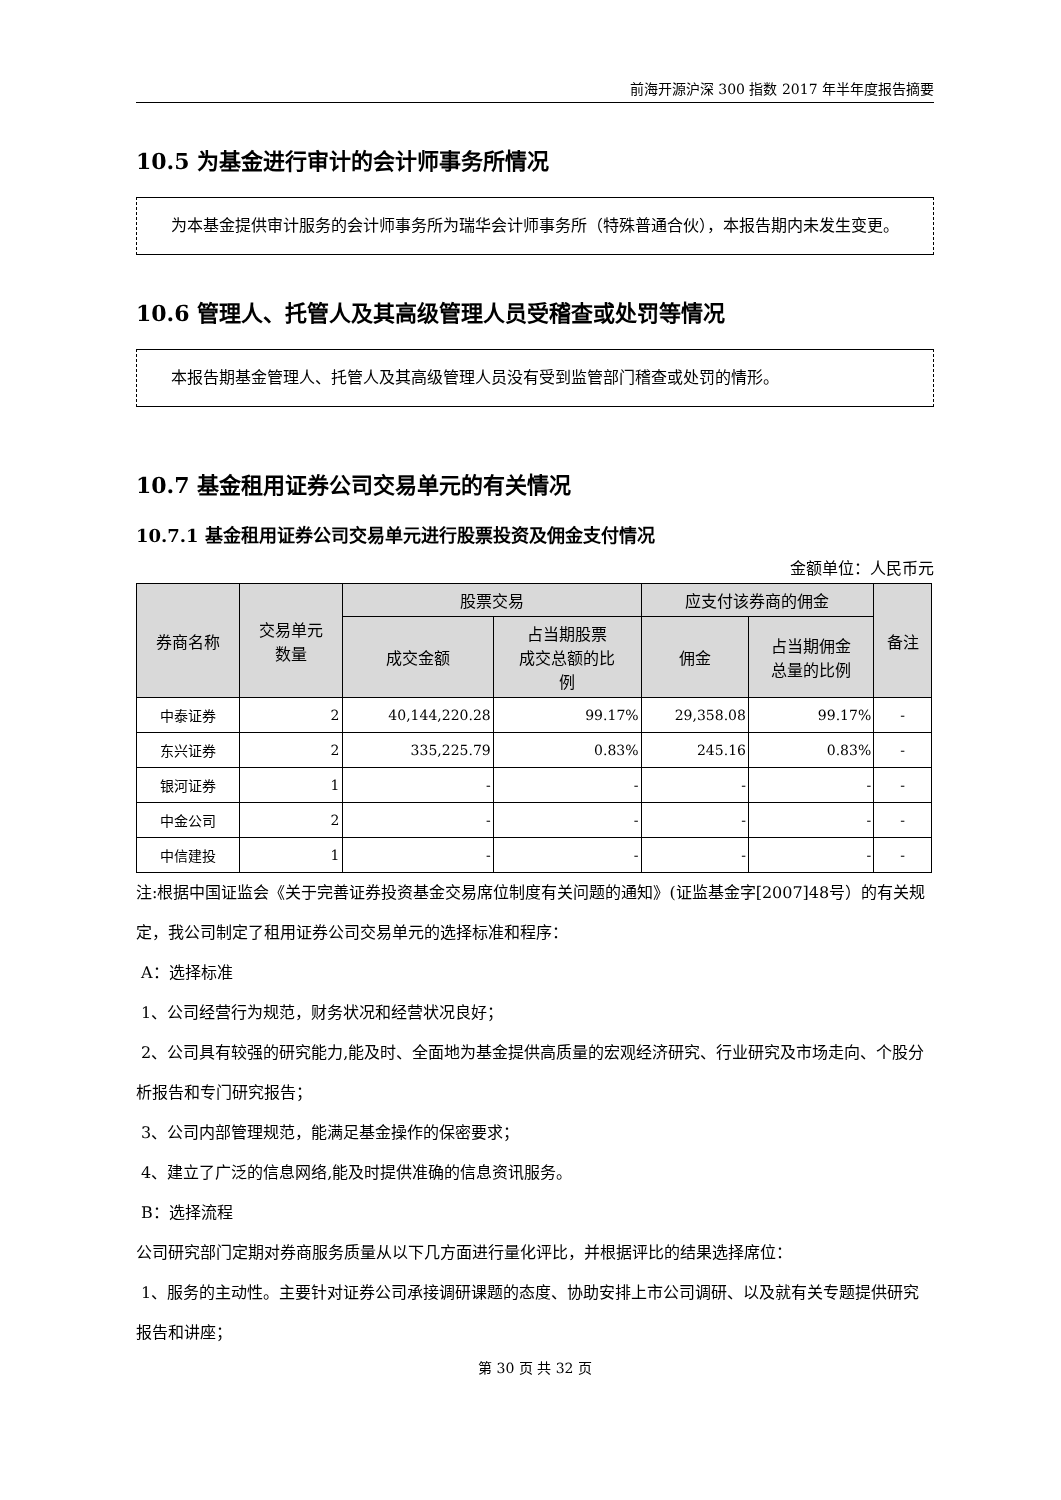前海开源沪深 300 指数 2017 年半年度报告摘要
10.5 为基金进行审计的会计师事务所情况
  为本基金提供审计服务的会计师事务所为瑞华会计师事务所（特殊普通合伙），本报告期内未发生变更。
10.6 管理人、托管人及其高级管理人员受稽查或处罚等情况
  本报告期基金管理人、托管人及其高级管理人员没有受到监管部门稽查或处罚的情形。
10.7 基金租用证券公司交易单元的有关情况
10.7.1 基金租用证券公司交易单元进行股票投资及佣金支付情况
金额单位：人民币元
| 券商名称 | 交易单元 数量 | 股票交易 | | 应支付该券商的佣金 | | 备注 |
| --- | --- | --- | --- | --- | --- | --- |
| | | 成交金额 | 占当期股票 成交总额的比 例 | 佣金 | 占当期佣金 总量的比例 | |
| 中泰证券 | 2 | 40,144,220.28 | 99.17% | 29,358.08 | 99.17% | - |
| 东兴证券 | 2 | 335,225.79 | 0.83% | 245.16 | 0.83% | - |
| 银河证券 | 1 | - | - | - | - | - |
| 中金公司 | 2 | - | - | - | - | - |
| 中信建投 | 1 | - | - | - | - | - |
注:根据中国证监会《关于完善证券投资基金交易席位制度有关问题的通知》(证监基金字[2007]48号）的有关规定，我公司制定了租用证券公司交易单元的选择标准和程序：
A：选择标准
1、公司经营行为规范，财务状况和经营状况良好；
2、公司具有较强的研究能力,能及时、全面地为基金提供高质量的宏观经济研究、行业研究及市场走向、个股分析报告和专门研究报告；
3、公司内部管理规范，能满足基金操作的保密要求；
4、建立了广泛的信息网络,能及时提供准确的信息资讯服务。
B：选择流程
公司研究部门定期对券商服务质量从以下几方面进行量化评比，并根据评比的结果选择席位：
1、服务的主动性。主要针对证券公司承接调研课题的态度、协助安排上市公司调研、以及就有关专题提供研究报告和讲座；
第 30 页 共 32 页